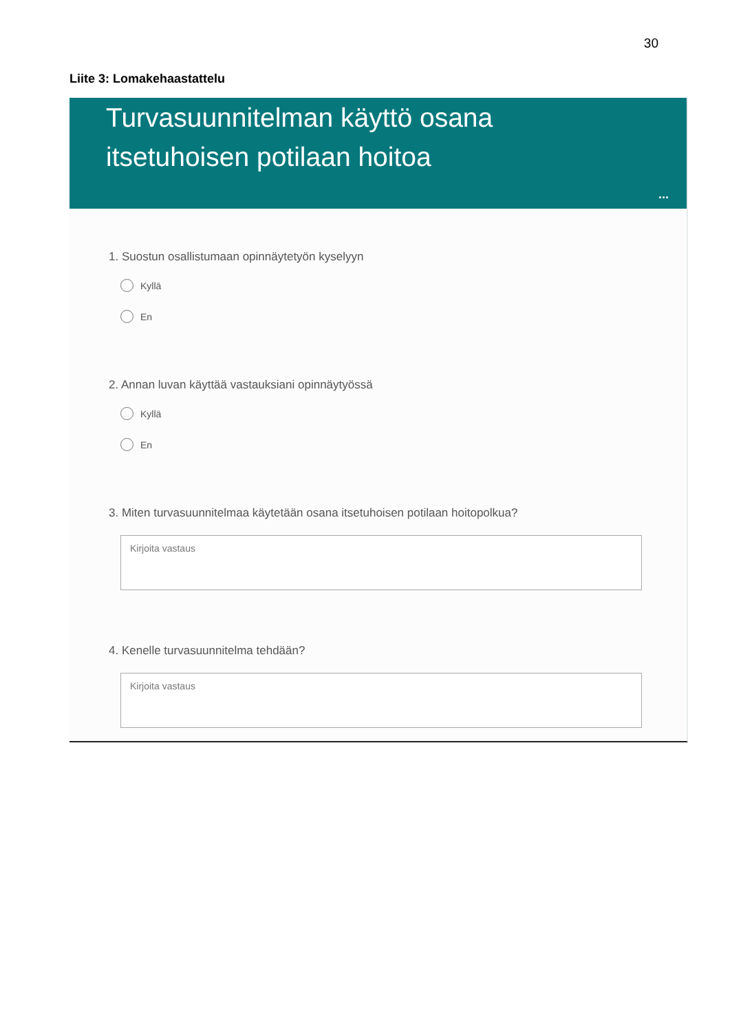30
Liite 3: Lomakehaastattelu
Turvasuunnitelman käyttö osana
itsetuhoisen potilaan hoitoa
...
1. Suostun osallistumaan opinnäytetyön kyselyyn
Kyllä
En
2. Annan luvan käyttää vastauksiani opinnäytyössä
Kyllä
En
3. Miten turvasuunnitelmaa käytetään osana itsetuhoisen potilaan hoitopolkua?
Kirjoita vastaus
4. Kenelle turvasuunnitelma tehdään?
Kirjoita vastaus